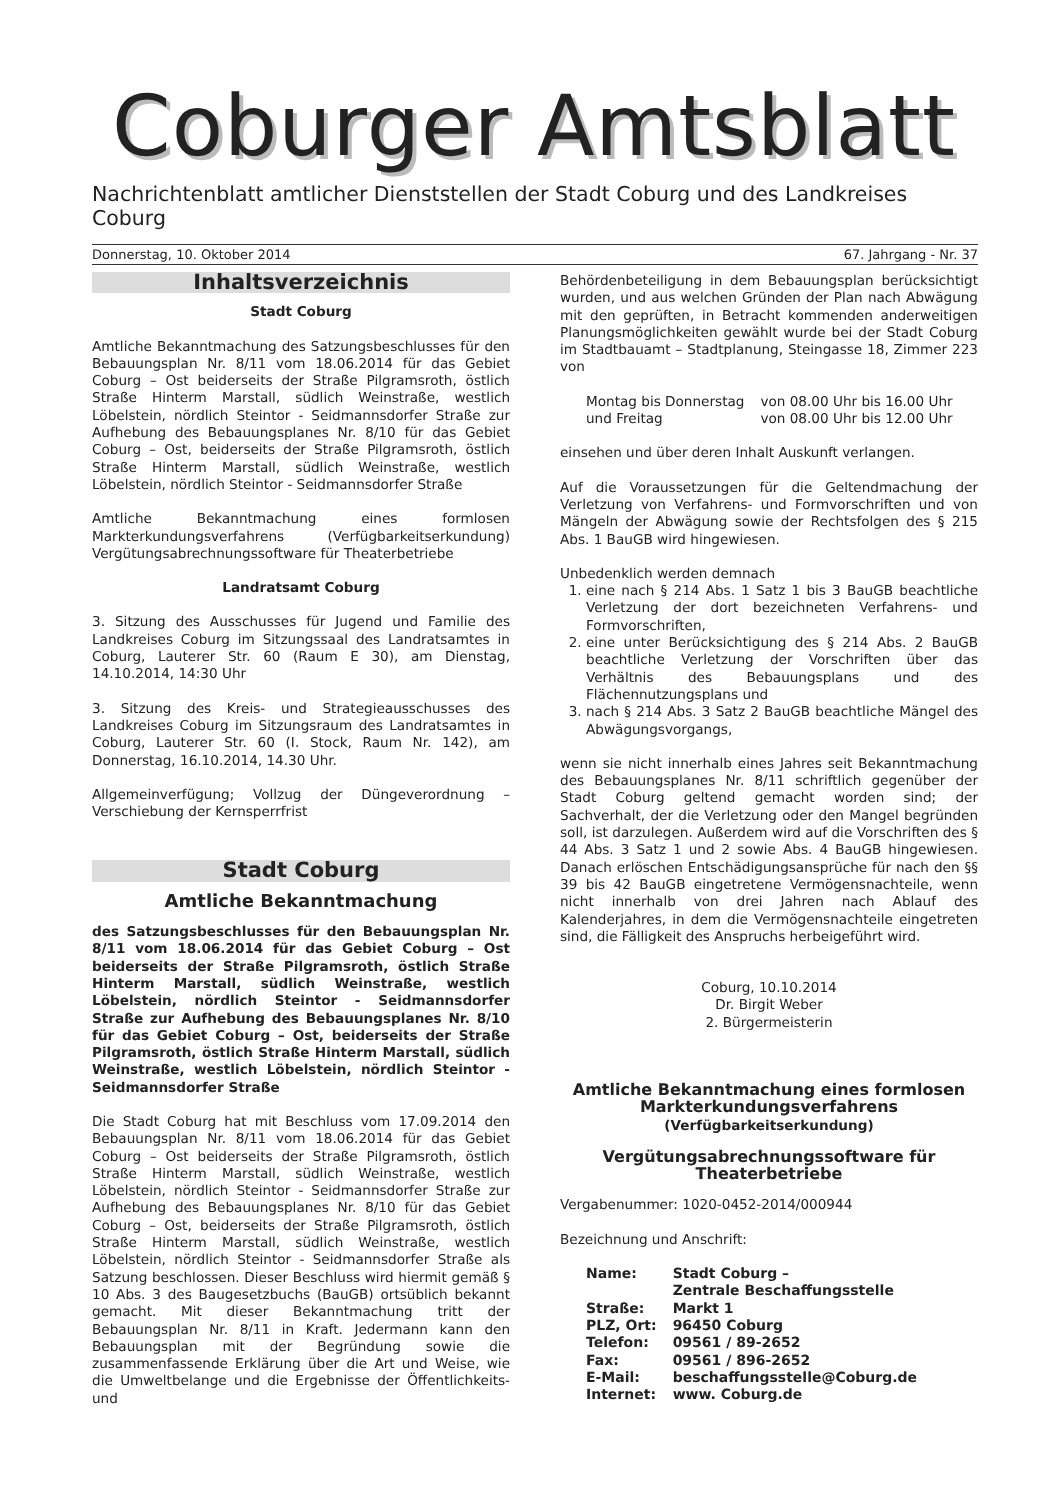Coburger Amtsblatt
Nachrichtenblatt amtlicher Dienststellen der Stadt Coburg und des Landkreises Coburg
Donnerstag, 10. Oktober 2014 67. Jahrgang - Nr. 37
Inhaltsverzeichnis
Stadt Coburg
Amtliche Bekanntmachung des Satzungsbeschlusses für den Bebauungsplan Nr. 8/11 vom 18.06.2014 für das Gebiet Coburg – Ost beiderseits der Straße Pilgramsroth, östlich Straße Hinterm Marstall, südlich Weinstraße, westlich Löbelstein, nördlich Steintor - Seidmannsdorfer Straße zur Aufhebung des Bebauungsplanes Nr. 8/10 für das Gebiet Coburg – Ost, beiderseits der Straße Pilgramsroth, östlich Straße Hinterm Marstall, südlich Weinstraße, westlich Löbelstein, nördlich Steintor - Seidmannsdorfer Straße
Amtliche Bekanntmachung eines formlosen Markterkundungsverfahrens (Verfügbarkeitserkundung) Vergütungsabrechnungssoftware für Theaterbetriebe
Landratsamt Coburg
3. Sitzung des Ausschusses für Jugend und Familie des Landkreises Coburg im Sitzungssaal des Landratsamtes in Coburg, Lauterer Str. 60 (Raum E 30), am Dienstag, 14.10.2014, 14:30 Uhr
3. Sitzung des Kreis- und Strategieausschusses des Landkreises Coburg im Sitzungsraum des Landratsamtes in Coburg, Lauterer Str. 60 (I. Stock, Raum Nr. 142), am Donnerstag, 16.10.2014, 14.30 Uhr.
Allgemeinverfügung; Vollzug der Düngeverordnung – Verschiebung der Kernsperrfrist
Stadt Coburg
Amtliche Bekanntmachung
des Satzungsbeschlusses für den Bebauungsplan Nr. 8/11 vom 18.06.2014 für das Gebiet Coburg – Ost beiderseits der Straße Pilgramsroth, östlich Straße Hinterm Marstall, südlich Weinstraße, westlich Löbelstein, nördlich Steintor - Seidmannsdorfer Straße zur Aufhebung des Bebauungsplanes Nr. 8/10 für das Gebiet Coburg – Ost, beiderseits der Straße Pilgramsroth, östlich Straße Hinterm Marstall, südlich Weinstraße, westlich Löbelstein, nördlich Steintor - Seidmannsdorfer Straße
Die Stadt Coburg hat mit Beschluss vom 17.09.2014 den Bebauungsplan Nr. 8/11 vom 18.06.2014 für das Gebiet Coburg – Ost beiderseits der Straße Pilgramsroth, östlich Straße Hinterm Marstall, südlich Weinstraße, westlich Löbelstein, nördlich Steintor - Seidmannsdorfer Straße zur Aufhebung des Bebauungsplanes Nr. 8/10 für das Gebiet Coburg – Ost, beiderseits der Straße Pilgramsroth, östlich Straße Hinterm Marstall, südlich Weinstraße, westlich Löbelstein, nördlich Steintor - Seidmannsdorfer Straße als Satzung beschlossen. Dieser Beschluss wird hiermit gemäß § 10 Abs. 3 des Baugesetzbuchs (BauGB) ortsüblich bekannt gemacht. Mit dieser Bekanntmachung tritt der Bebauungsplan Nr. 8/11 in Kraft. Jedermann kann den Bebauungsplan mit der Begründung sowie die zusammenfassende Erklärung über die Art und Weise, wie die Umweltbelange und die Ergebnisse der Öffentlichkeits- und
Behördenbeteiligung in dem Bebauungsplan berücksichtigt wurden, und aus welchen Gründen der Plan nach Abwägung mit den geprüften, in Betracht kommenden anderweitigen Planungsmöglichkeiten gewählt wurde bei der Stadt Coburg im Stadtbauamt – Stadtplanung, Steingasse 18, Zimmer 223 von
| Montag bis Donnerstag | von 08.00 Uhr bis 16.00 Uhr |
| und Freitag | von 08.00 Uhr bis 12.00 Uhr |
einsehen und über deren Inhalt Auskunft verlangen.
Auf die Voraussetzungen für die Geltendmachung der Verletzung von Verfahrens- und Formvorschriften und von Mängeln der Abwägung sowie der Rechtsfolgen des § 215 Abs. 1 BauGB wird hingewiesen.
Unbedenklich werden demnach
1. eine nach § 214 Abs. 1 Satz 1 bis 3 BauGB beachtliche Verletzung der dort bezeichneten Verfahrens- und Formvorschriften,
2. eine unter Berücksichtigung des § 214 Abs. 2 BauGB beachtliche Verletzung der Vorschriften über das Verhältnis des Bebauungsplans und des Flächennutzungsplans und
3. nach § 214 Abs. 3 Satz 2 BauGB beachtliche Mängel des Abwägungsvorgangs,
wenn sie nicht innerhalb eines Jahres seit Bekanntmachung des Bebauungsplanes Nr. 8/11 schriftlich gegenüber der Stadt Coburg geltend gemacht worden sind; der Sachverhalt, der die Verletzung oder den Mangel begründen soll, ist darzulegen. Außerdem wird auf die Vorschriften des § 44 Abs. 3 Satz 1 und 2 sowie Abs. 4 BauGB hingewiesen. Danach erlöschen Entschädigungsansprüche für nach den §§ 39 bis 42 BauGB eingetretene Vermögensnachteile, wenn nicht innerhalb von drei Jahren nach Ablauf des Kalenderjahres, in dem die Vermögensnachteile eingetreten sind, die Fälligkeit des Anspruchs herbeigeführt wird.
Coburg, 10.10.2014
Dr. Birgit Weber
2. Bürgermeisterin
Amtliche Bekanntmachung eines formlosen Markterkundungsverfahrens
(Verfügbarkeitserkundung)
Vergütungsabrechnungssoftware für Theaterbetriebe
Vergabenummer: 1020-0452-2014/000944
Bezeichnung und Anschrift:
| Name: | Stadt Coburg – Zentrale Beschaffungsstelle |
| Straße: | Markt 1 |
| PLZ, Ort: | 96450 Coburg |
| Telefon: | 09561 / 89-2652 |
| Fax: | 09561 / 896-2652 |
| E-Mail: | beschaffungsstelle@Coburg.de |
| Internet: | www. Coburg.de |